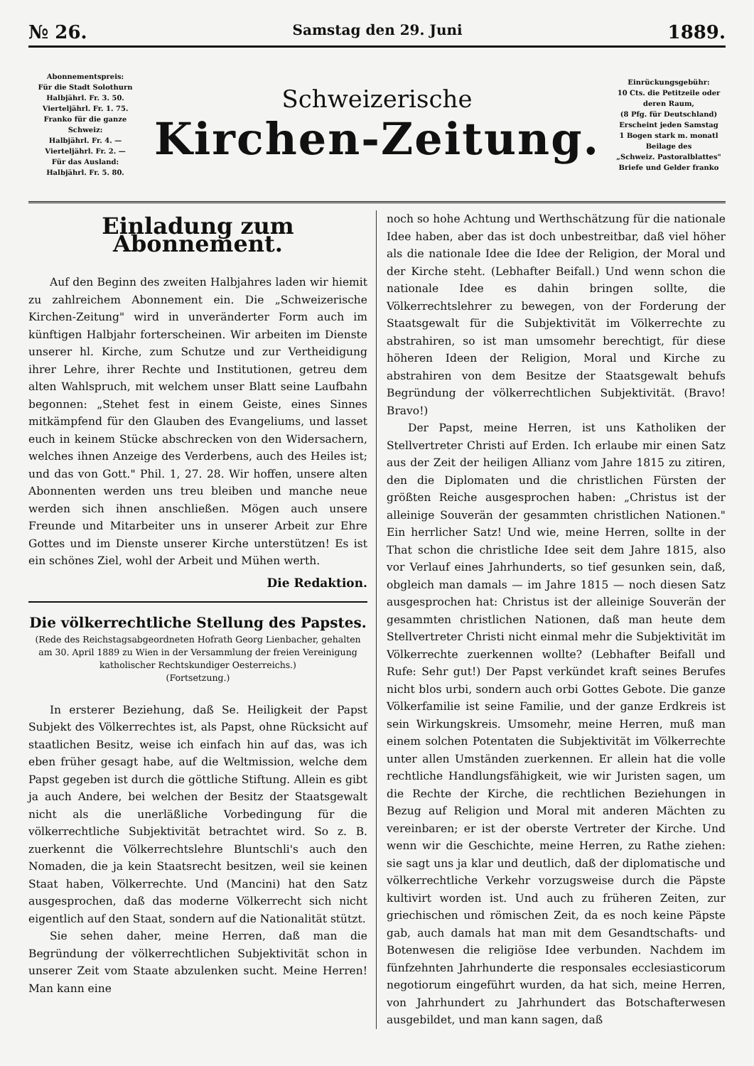№ 26. Samstag den 29. Juni 1889.
Abonnementspreis:
Für die Stadt Solothurn
Halbjährl. Fr. 3. 50.
Vierteljährl. Fr. 1. 75.
Franko für die ganze Schweiz:
Halbjährl. Fr. 4. —
Vierteljährl. Fr. 2. —
Für das Ausland:
Halbjährl. Fr. 5. 80.
Schweizerische
Kirchen-Zeitung.
Einrückungsgebühr:
10 Cts. die Petitzeile oder deren Raum,
(8 Pfg. für Deutschland)
Erscheint jeden Samstag
1 Bogen stark m. monatl
Beilage des
„Schweiz. Pastoralblattes"
Briefe und Gelder franko
Einladung zum Abonnement.
Auf den Beginn des zweiten Halbjahres laden wir hiemit zu zahlreichem Abonnement ein. Die „Schweizerische Kirchen-Zeitung" wird in unveränderter Form auch im künftigen Halbjahr forterscheinen. Wir arbeiten im Dienste unserer hl. Kirche, zum Schutze und zur Vertheidigung ihrer Lehre, ihrer Rechte und Institutionen, getreu dem alten Wahlspruch, mit welchem unser Blatt seine Laufbahn begonnen: „Stehet fest in einem Geiste, eines Sinnes mitkämpfend für den Glauben des Evangeliums, und lasset euch in keinem Stücke abschrecken von den Widersachern, welches ihnen Anzeige des Verderbens, auch des Heiles ist; und das von Gott." Phil. 1, 27. 28. Wir hoffen, unsere alten Abonnenten werden uns treu bleiben und manche neue werden sich ihnen anschließen. Mögen auch unsere Freunde und Mitarbeiter uns in unserer Arbeit zur Ehre Gottes und im Dienste unserer Kirche unterstützen! Es ist ein schönes Ziel, wohl der Arbeit und Mühen werth.
Die Redaktion.
Die völkerrechtliche Stellung des Papstes.
(Rede des Reichstagsabgeordneten Hofrath Georg Lienbacher, gehalten am 30. April 1889 zu Wien in der Versammlung der freien Vereinigung katholischer Rechtskundiger Oesterreichs.)
(Fortsetzung.)
In ersterer Beziehung, daß Se. Heiligkeit der Papst Subjekt des Völkerrechtes ist, als Papst, ohne Rücksicht auf staatlichen Besitz, weise ich einfach hin auf das, was ich eben früher gesagt habe, auf die Weltmission, welche dem Papst gegeben ist durch die göttliche Stiftung. Allein es gibt ja auch Andere, bei welchen der Besitz der Staatsgewalt nicht als die unerläßliche Vorbedingung für die völkerrechtliche Subjektivität betrachtet wird. So z. B. zuerkennt die Völkerrechtslehre Bluntschli's auch den Nomaden, die ja kein Staatsrecht besitzen, weil sie keinen Staat haben, Völkerrechte. Und (Mancini) hat den Satz ausgesprochen, daß das moderne Völkerrecht sich nicht eigentlich auf den Staat, sondern auf die Nationalität stützt.
Sie sehen daher, meine Herren, daß man die Begründung der völkerrechtlichen Subjektivität schon in unserer Zeit vom Staate abzulenken sucht. Meine Herren! Man kann eine
noch so hohe Achtung und Werthschätzung für die nationale Idee haben, aber das ist doch unbestreitbar, daß viel höher als die nationale Idee die Idee der Religion, der Moral und der Kirche steht. (Lebhafter Beifall.) Und wenn schon die nationale Idee es dahin bringen sollte, die Völkerrechtslehrer zu bewegen, von der Forderung der Staatsgewalt für die Subjektivität im Völkerrechte zu abstrahiren, so ist man umsomehr berechtigt, für diese höheren Ideen der Religion, Moral und Kirche zu abstrahiren von dem Besitze der Staatsgewalt behufs Begründung der völkerrechtlichen Subjektivität. (Bravo! Bravo!)
Der Papst, meine Herren, ist uns Katholiken der Stellvertreter Christi auf Erden. Ich erlaube mir einen Satz aus der Zeit der heiligen Allianz vom Jahre 1815 zu zitiren, den die Diplomaten und die christlichen Fürsten der größten Reiche ausgesprochen haben: „Christus ist der alleinige Souverän der gesammten christlichen Nationen." Ein herrlicher Satz! Und wie, meine Herren, sollte in der That schon die christliche Idee seit dem Jahre 1815, also vor Verlauf eines Jahrhunderts, so tief gesunken sein, daß, obgleich man damals — im Jahre 1815 — noch diesen Satz ausgesprochen hat: Christus ist der alleinige Souverän der gesammten christlichen Nationen, daß man heute dem Stellvertreter Christi nicht einmal mehr die Subjektivität im Völkerrechte zuerkennen wollte? (Lebhafter Beifall und Rufe: Sehr gut!) Der Papst verkündet kraft seines Berufes nicht blos urbi, sondern auch orbi Gottes Gebote. Die ganze Völkerfamilie ist seine Familie, und der ganze Erdkreis ist sein Wirkungskreis. Umsomehr, meine Herren, muß man einem solchen Potentaten die Subjektivität im Völkerrechte unter allen Umständen zuerkennen. Er allein hat die volle rechtliche Handlungsfähigkeit, wie wir Juristen sagen, um die Rechte der Kirche, die rechtlichen Beziehungen in Bezug auf Religion und Moral mit anderen Mächten zu vereinbaren; er ist der oberste Vertreter der Kirche. Und wenn wir die Geschichte, meine Herren, zu Rathe ziehen: sie sagt uns ja klar und deutlich, daß der diplomatische und völkerrechtliche Verkehr vorzugsweise durch die Päpste kultivirt worden ist. Und auch zu früheren Zeiten, zur griechischen und römischen Zeit, da es noch keine Päpste gab, auch damals hat man mit dem Gesandtschafts- und Botenwesen die religiöse Idee verbunden. Nachdem im fünfzehnten Jahrhunderte die responsales ecclesiasticorum negotiorum eingeführt wurden, da hat sich, meine Herren, von Jahrhundert zu Jahrhundert das Botschafterwesen ausgebildet, und man kann sagen, daß